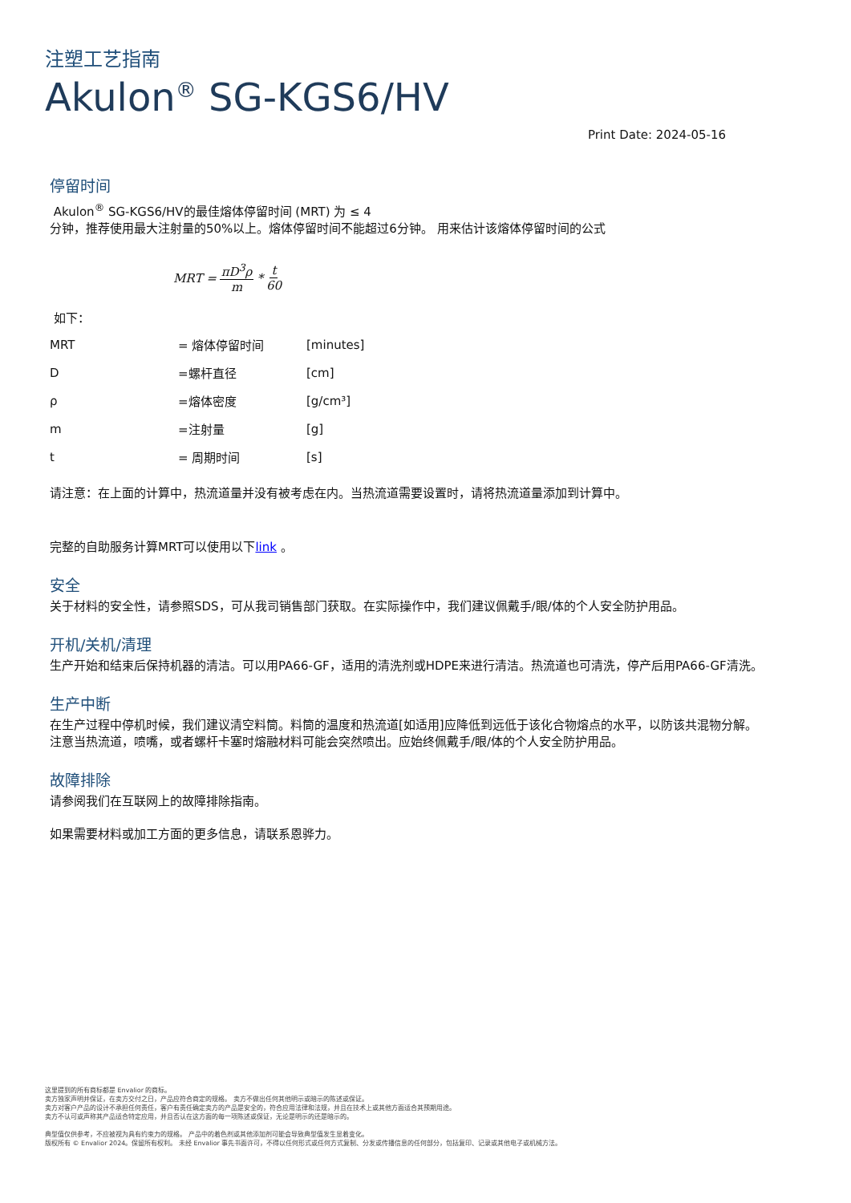注塑工艺指南
Akulon<sup>®</sup> SG-KGS6/HV
Print Date: 2024-05-16
停留时间
Akulon<sup>®</sup> SG-KGS6/HV的最佳熔体停留时间 (MRT) 为 ≤ 4
分钟，推荐使用最大注射量的50%以上。熔体停留时间不能超过6分钟。 用来估计该熔体停留时间的公式
MRT = πD<sup>3</sup>ρ m * t 60
如下：
| MRT | = 熔体停留时间 | [minutes] |
| D | =螺杆直径 | [cm] |
| ρ | =熔体密度 | [g/cm³] |
| m | =注射量 | [g] |
| t | = 周期时间 | [s] |
请注意：在上面的计算中，热流道量并没有被考虑在内。当热流道需要设置时，请将热流道量添加到计算中。
完整的自助服务计算MRT可以使用以下link 。
安全
关于材料的安全性，请参照SDS，可从我司销售部门获取。在实际操作中，我们建议佩戴手/眼/体的个人安全防护用品。
开机/关机/清理
生产开始和结束后保持机器的清洁。可以用PA66-GF，适用的清洗剂或HDPE来进行清洁。热流道也可清洗，停产后用PA66-GF清洗。
生产中断
在生产过程中停机时候，我们建议清空料筒。料筒的温度和热流道[如适用]应降低到远低于该化合物熔点的水平，以防该共混物分解。
注意当热流道，喷嘴，或者螺杆卡塞时熔融材料可能会突然喷出。应始终佩戴手/眼/体的个人安全防护用品。
故障排除
请参阅我们在互联网上的故障排除指南。
如果需要材料或加工方面的更多信息，请联系恩骅力。
这里提到的所有商标都是 Envalior 的商标。
卖方独家声明并保证，在卖方交付之日，产品应符合商定的规格。 卖方不做出任何其他明示或暗示的陈述或保证。
卖方对客户产品的设计不承担任何责任，客户有责任确定卖方的产品是安全的，符合应用法律和法规，并且在技术上或其他方面适合其预期用途。
卖方不认可或声称其产品适合特定应用，并且否认在这方面的每一项陈述或保证，无论是明示的还是暗示的。
典型值仅供参考，不应被视为具有约束力的规格。 产品中的着色剂或其他添加剂可能会导致典型值发生显着变化。
版权所有 © Envalior 2024。保留所有权利。 未经 Envalior 事先书面许可，不得以任何形式或任何方式复制、分发或传播信息的任何部分，包括复印、记录或其他电子或机械方法。